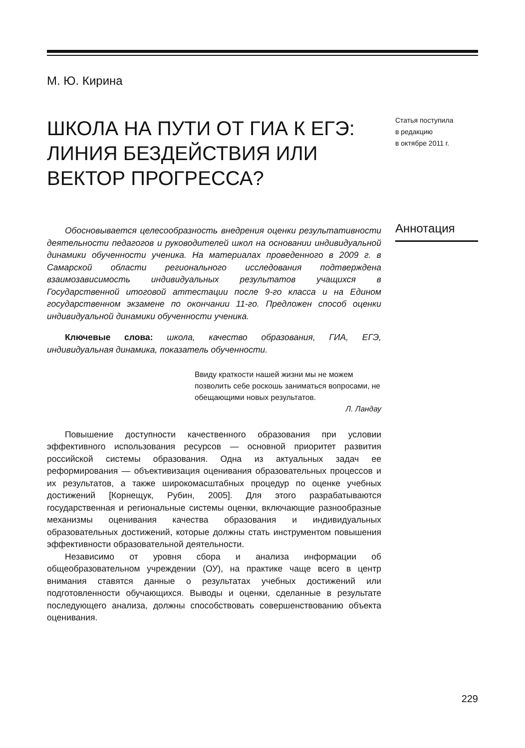М. Ю. Кирина
ШКОЛА НА ПУТИ ОТ ГИА К ЕГЭ: ЛИНИЯ БЕЗДЕЙСТВИЯ ИЛИ ВЕКТОР ПРОГРЕССА?
Статья поступила
в редакцию
в октябре 2011 г.
Аннотация
Обосновывается целесообразность внедрения оценки результативности деятельности педагогов и руководителей школ на основании индивидуальной динамики обученности ученика. На материалах проведенного в 2009 г. в Самарской области регионального исследования подтверждена взаимозависимость индивидуальных результатов учащихся в Государственной итоговой аттестации после 9-го класса и на Едином государственном экзамене по окончании 11-го. Предложен способ оценки индивидуальной динамики обученности ученика.
Ключевые слова: школа, качество образования, ГИА, ЕГЭ, индивидуальная динамика, показатель обученности.
Ввиду краткости нашей жизни мы не можем позволить себе роскошь заниматься вопросами, не обещающими новых результатов.
Л. Ландау
Повышение доступности качественного образования при условии эффективного использования ресурсов — основной приоритет развития российской системы образования. Одна из актуальных задач ее реформирования — объективизация оценивания образовательных процессов и их результатов, а также широкомасштабных процедур по оценке учебных достижений [Корнещук, Рубин, 2005]. Для этого разрабатываются государственная и региональные системы оценки, включающие разнообразные механизмы оценивания качества образования и индивидуальных образовательных достижений, которые должны стать инструментом повышения эффективности образовательной деятельности.
Независимо от уровня сбора и анализа информации об общеобразовательном учреждении (ОУ), на практике чаще всего в центр внимания ставятся данные о результатах учебных достижений или подготовленности обучающихся. Выводы и оценки, сделанные в результате последующего анализа, должны способствовать совершенствованию объекта оценивания.
229